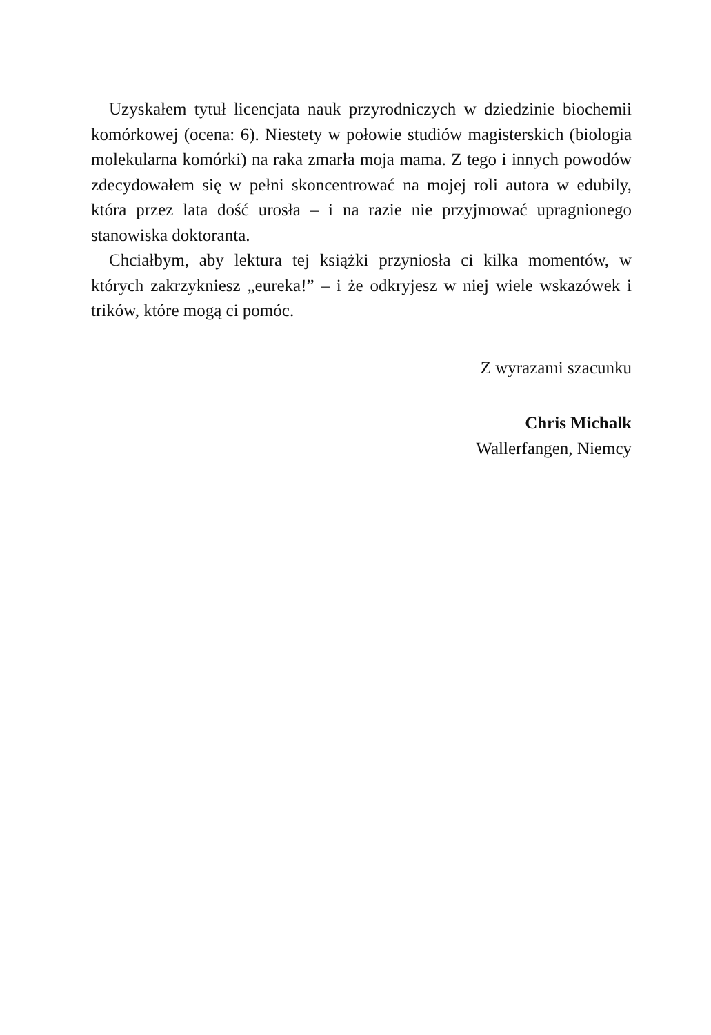Uzyskałem tytuł licencjata nauk przyrodniczych w dziedzinie biochemii komórkowej (ocena: 6). Niestety w połowie studiów magisterskich (biologia molekularna komórki) na raka zmarła moja mama. Z tego i innych powodów zdecydowałem się w pełni skoncentrować na mojej roli autora w edubily, która przez lata dość urosła – i na razie nie przyjmować upragnionego stanowiska doktoranta.
Chciałbym, aby lektura tej książki przyniosła ci kilka momentów, w których zakrzykniesz „eureka!” – i że odkryjesz w niej wiele wskazówek i trików, które mogą ci pomóc.
Z wyrazami szacunku
Chris Michalk
Wallerfangen, Niemcy